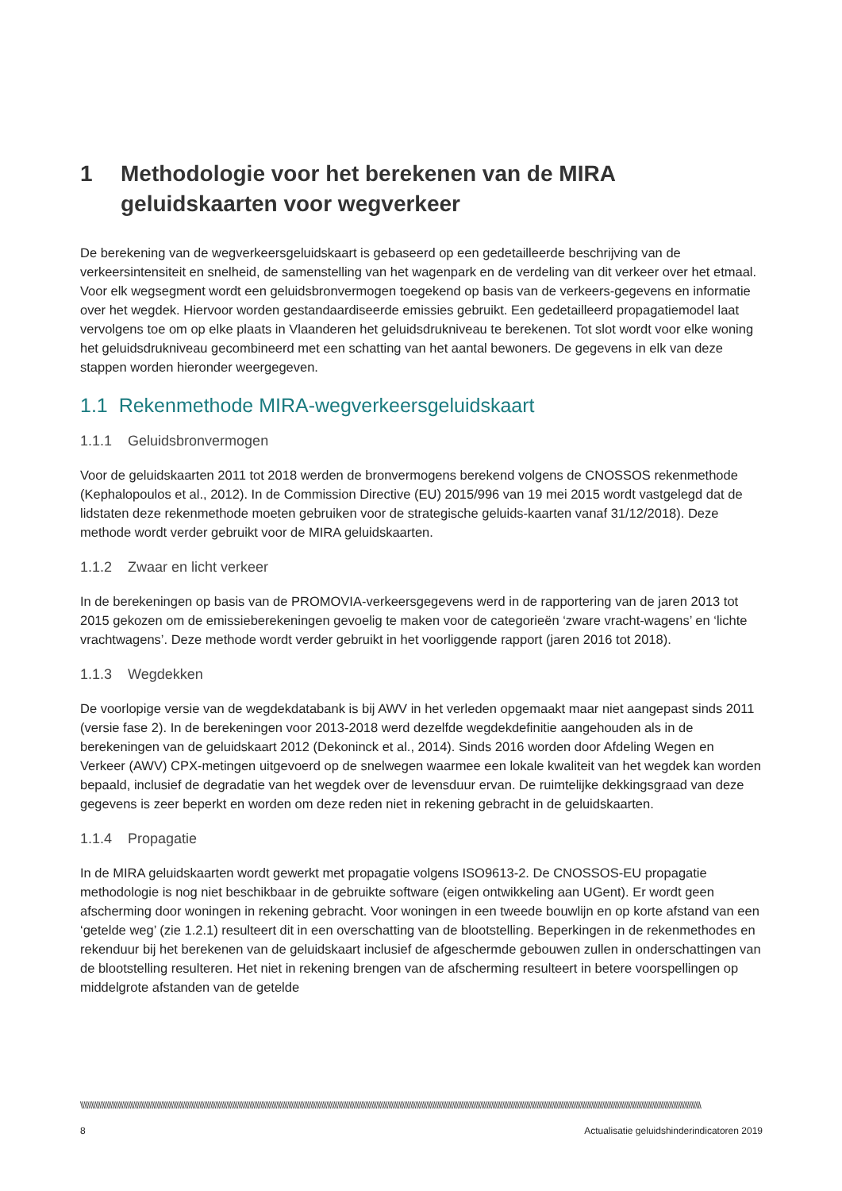1 Methodologie voor het berekenen van de MIRA geluidskaarten voor wegverkeer
De berekening van de wegverkeersgeluidskaart is gebaseerd op een gedetailleerde beschrijving van de verkeersintensiteit en snelheid, de samenstelling van het wagenpark en de verdeling van dit verkeer over het etmaal. Voor elk wegsegment wordt een geluidsbronvermogen toegekend op basis van de verkeers-gegevens en informatie over het wegdek. Hiervoor worden gestandaardiseerde emissies gebruikt. Een gedetailleerd propagatiemodel laat vervolgens toe om op elke plaats in Vlaanderen het geluidsdrukniveau te berekenen. Tot slot wordt voor elke woning het geluidsdrukniveau gecombineerd met een schatting van het aantal bewoners. De gegevens in elk van deze stappen worden hieronder weergegeven.
1.1 Rekenmethode MIRA-wegverkeersgeluidskaart
1.1.1 Geluidsbronvermogen
Voor de geluidskaarten 2011 tot 2018 werden de bronvermogens berekend volgens de CNOSSOS rekenmethode (Kephalopoulos et al., 2012). In de Commission Directive (EU) 2015/996 van 19 mei 2015 wordt vastgelegd dat de lidstaten deze rekenmethode moeten gebruiken voor de strategische geluids-kaarten vanaf 31/12/2018). Deze methode wordt verder gebruikt voor de MIRA geluidskaarten.
1.1.2 Zwaar en licht verkeer
In de berekeningen op basis van de PROMOVIA-verkeersgegevens werd in de rapportering van de jaren 2013 tot 2015 gekozen om de emissieberekeningen gevoelig te maken voor de categorieën ‘zware vracht-wagens’ en ‘lichte vrachtwagens’. Deze methode wordt verder gebruikt in het voorliggende rapport (jaren 2016 tot 2018).
1.1.3 Wegdekken
De voorlopige versie van de wegdekdatabank is bij AWV in het verleden opgemaakt maar niet aangepast sinds 2011 (versie fase 2). In de berekeningen voor 2013-2018 werd dezelfde wegdekdefinitie aangehouden als in de berekeningen van de geluidskaart 2012 (Dekoninck et al., 2014). Sinds 2016 worden door Afdeling Wegen en Verkeer (AWV) CPX-metingen uitgevoerd op de snelwegen waarmee een lokale kwaliteit van het wegdek kan worden bepaald, inclusief de degradatie van het wegdek over de levensduur ervan. De ruimtelijke dekkingsgraad van deze gegevens is zeer beperkt en worden om deze reden niet in rekening gebracht in de geluidskaarten.
1.1.4 Propagatie
In de MIRA geluidskaarten wordt gewerkt met propagatie volgens ISO9613-2. De CNOSSOS-EU propagatie methodologie is nog niet beschikbaar in de gebruikte software (eigen ontwikkeling aan UGent). Er wordt geen afscherming door woningen in rekening gebracht. Voor woningen in een tweede bouwlijn en op korte afstand van een ‘getelde weg’ (zie 1.2.1) resulteert dit in een overschatting van de blootstelling. Beperkingen in de rekenmethodes en rekenduur bij het berekenen van de geluidskaart inclusief de afgeschermde gebouwen zullen in onderschattingen van de blootstelling resulteren. Het niet in rekening brengen van de afscherming resulteert in betere voorspellingen op middelgrote afstanden van de getelde
\\\\\\\\\\\\\\\\\\\\\\\\\\\\\\\\\\\\\\\\\\\\\\\\\\\\\\\\\\\\\\\\\\\\\\\\\\\\\\\\\\\\\\\\\\\\\\\\\\\\\\\\\\\\\\\\\\\\\\\\\\\\\\\\\\\\\\\\\\\\\\\\\\\\\\\\\\\\\\\\\\\\\\\\\\\\\\\\\\\\\\\\\\\\\\\\\\\\\\\\\\\\\\\\\\\\\\\\\\\\\\\\\\\\\\\\\\\\\\\\\\\\\\\\\\\\\\\\\\\\\\\\\\\\\\\\\\\\\\\\\\\\\\\\\\\\\\\\\\\\\\\\\\\\\\\\\\\\\\\\\\\\\\\\\\\\\\\
8 Actualisatie geluidshinderindicatoren 2019